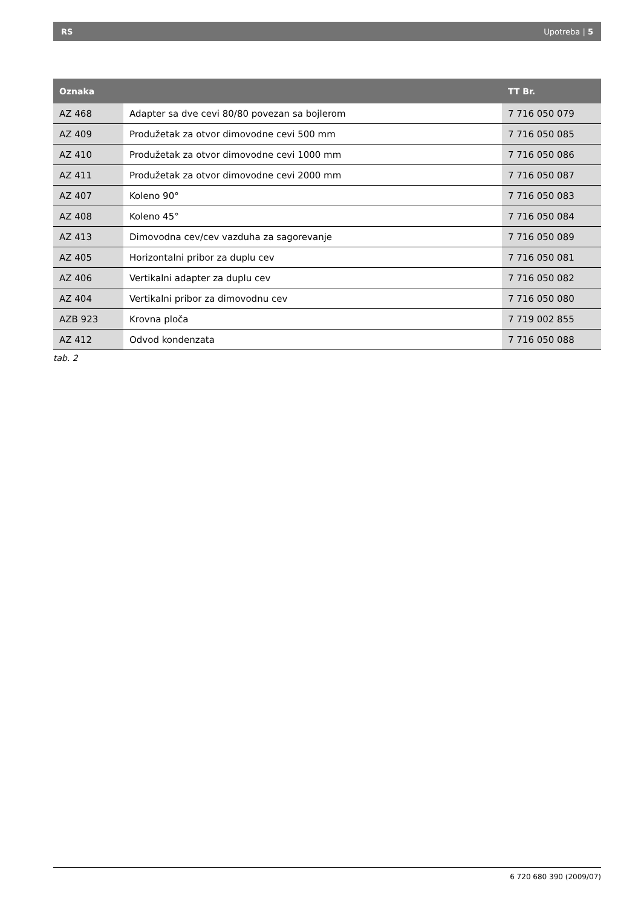RS Upotreba | 5
| Oznaka | | TT Br. |
| --- | --- | --- |
| AZ 468 | Adapter sa dve cevi 80/80 povezan sa bojlerom | 7 716 050 079 |
| AZ 409 | Produžetak za otvor dimovodne cevi 500 mm | 7 716 050 085 |
| AZ 410 | Produžetak za otvor dimovodne cevi 1000 mm | 7 716 050 086 |
| AZ 411 | Produžetak za otvor dimovodne cevi 2000 mm | 7 716 050 087 |
| AZ 407 | Koleno 90° | 7 716 050 083 |
| AZ 408 | Koleno 45° | 7 716 050 084 |
| AZ 413 | Dimovodna cev/cev vazduha za sagorevanje | 7 716 050 089 |
| AZ 405 | Horizontalni pribor za duplu cev | 7 716 050 081 |
| AZ 406 | Vertikalni adapter za duplu cev | 7 716 050 082 |
| AZ 404 | Vertikalni pribor za dimovodnu cev | 7 716 050 080 |
| AZB 923 | Krovna ploča | 7 719 002 855 |
| AZ 412 | Odvod kondenzata | 7 716 050 088 |
tab. 2
6 720 680 390 (2009/07)